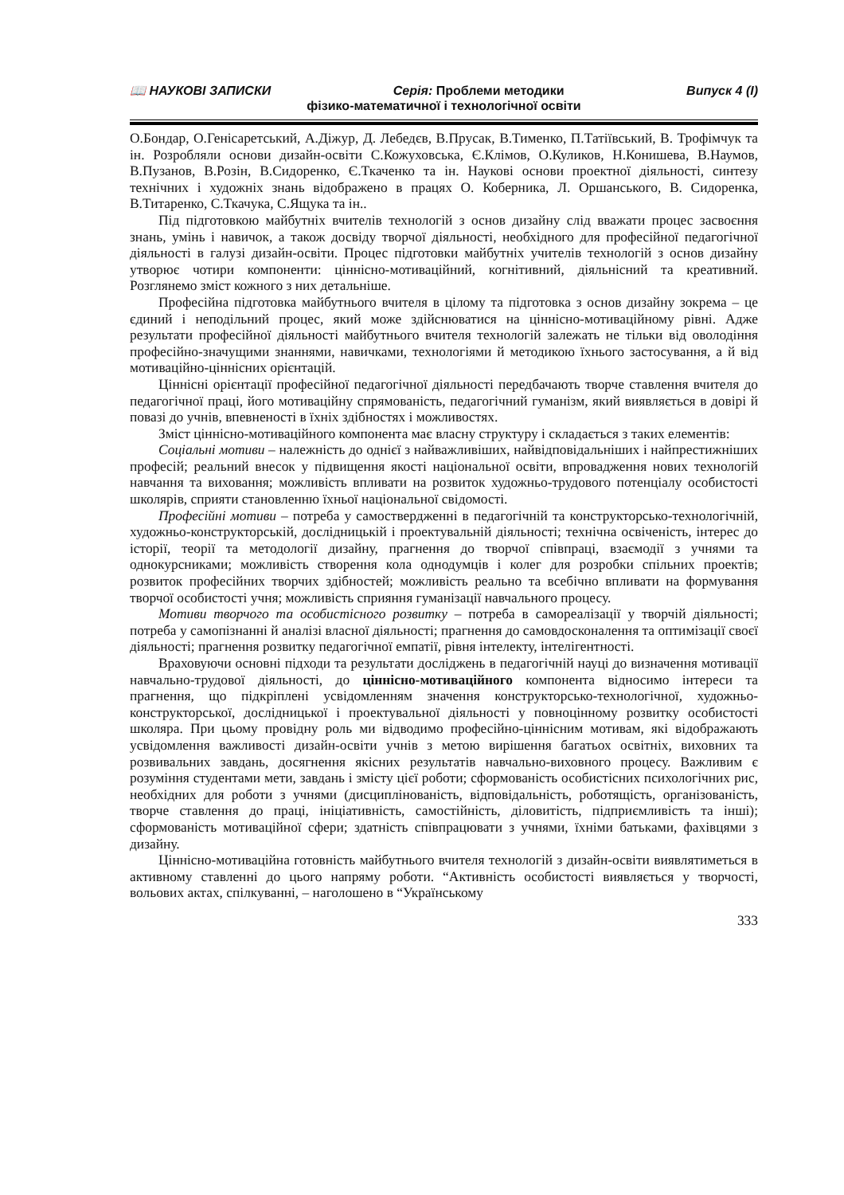📖 НАУКОВІ ЗАПИСКИ Серія: Проблеми методики Випуск 4 (І)
фізико-математичної і технологічної освіти
О.Бондар, О.Генісаретський, А.Діжур, Д. Лебедєв, В.Прусак, В.Тименко, П.Татіївський, В. Трофімчук та ін. Розробляли основи дизайн-освіти С.Кожуховська, Є.Клімов, О.Куликов, Н.Конишева, В.Наумов, В.Пузанов, В.Розін, В.Сидоренко, Є.Ткаченко та ін. Наукові основи проектної діяльності, синтезу технічних і художніх знань відображено в працях О. Коберника, Л. Оршанського, В. Сидоренка, В.Титаренко, С.Ткачука, С.Ящука та ін..
Під підготовкою майбутніх вчителів технологій з основ дизайну слід вважати процес засвоєння знань, умінь і навичок, а також досвіду творчої діяльності, необхідного для професійної педагогічної діяльності в галузі дизайн-освіти. Процес підготовки майбутніх учителів технологій з основ дизайну утворює чотири компоненти: ціннісно-мотиваційний, когнітивний, діяльнісний та креативний. Розглянемо зміст кожного з них детальніше.
Професійна підготовка майбутнього вчителя в цілому та підготовка з основ дизайну зокрема – це єдиний і неподільний процес, який може здійснюватися на ціннісно-мотиваційному рівні. Адже результати професійної діяльності майбутнього вчителя технологій залежать не тільки від оволодіння професійно-значущими знаннями, навичками, технологіями й методикою їхнього застосування, а й від мотиваційно-ціннісних орієнтацій.
Ціннісні орієнтації професійної педагогічної діяльності передбачають творче ставлення вчителя до педагогічної праці, його мотиваційну спрямованість, педагогічний гуманізм, який виявляється в довірі й повазі до учнів, впевненості в їхніх здібностях і можливостях.
Зміст ціннісно-мотиваційного компонента має власну структуру і складається з таких елементів:
Соціальні мотиви – належність до однієї з найважливіших, найвідповідальніших і найпрестижніших професій; реальний внесок у підвищення якості національної освіти, впровадження нових технологій навчання та виховання; можливість впливати на розвиток художньо-трудового потенціалу особистості школярів, сприяти становленню їхньої національної свідомості.
Професійні мотиви – потреба у самоствердженні в педагогічній та конструкторсько-технологічній, художньо-конструкторській, дослідницькій і проектувальній діяльності; технічна освіченість, інтерес до історії, теорії та методології дизайну, прагнення до творчої співпраці, взаємодії з учнями та однокурсниками; можливість створення кола однодумців і колег для розробки спільних проектів; розвиток професійних творчих здібностей; можливість реально та всебічно впливати на формування творчої особистості учня; можливість сприяння гуманізації навчального процесу.
Мотиви творчого та особистісного розвитку – потреба в самореалізації у творчій діяльності; потреба у самопізнанні й аналізі власної діяльності; прагнення до самовдосконалення та оптимізації своєї діяльності; прагнення розвитку педагогічної емпатії, рівня інтелекту, інтелігентності.
Враховуючи основні підходи та результати досліджень в педагогічній науці до визначення мотивації навчально-трудової діяльності, до ціннісно-мотиваційного компонента відносимо інтереси та прагнення, що підкріплені усвідомленням значення конструкторсько-технологічної, художньо-конструкторської, дослідницької і проектувальної діяльності у повноцінному розвитку особистості школяра. При цьому провідну роль ми відводимо професійно-ціннісним мотивам, які відображають усвідомлення важливості дизайн-освіти учнів з метою вирішення багатьох освітніх, виховних та розвивальних завдань, досягнення якісних результатів навчально-виховного процесу. Важливим є розуміння студентами мети, завдань і змісту цієї роботи; сформованість особистісних психологічних рис, необхідних для роботи з учнями (дисциплінованість, відповідальність, роботящість, організованість, творче ставлення до праці, ініціативність, самостійність, діловитість, підприємливість та інші); сформованість мотиваційної сфери; здатність співпрацювати з учнями, їхніми батьками, фахівцями з дизайну.
Ціннісно-мотиваційна готовність майбутнього вчителя технологій з дизайн-освіти виявлятиметься в активному ставленні до цього напряму роботи. “Активність особистості виявляється у творчості, вольових актах, спілкуванні, – наголошено в “Українському
333